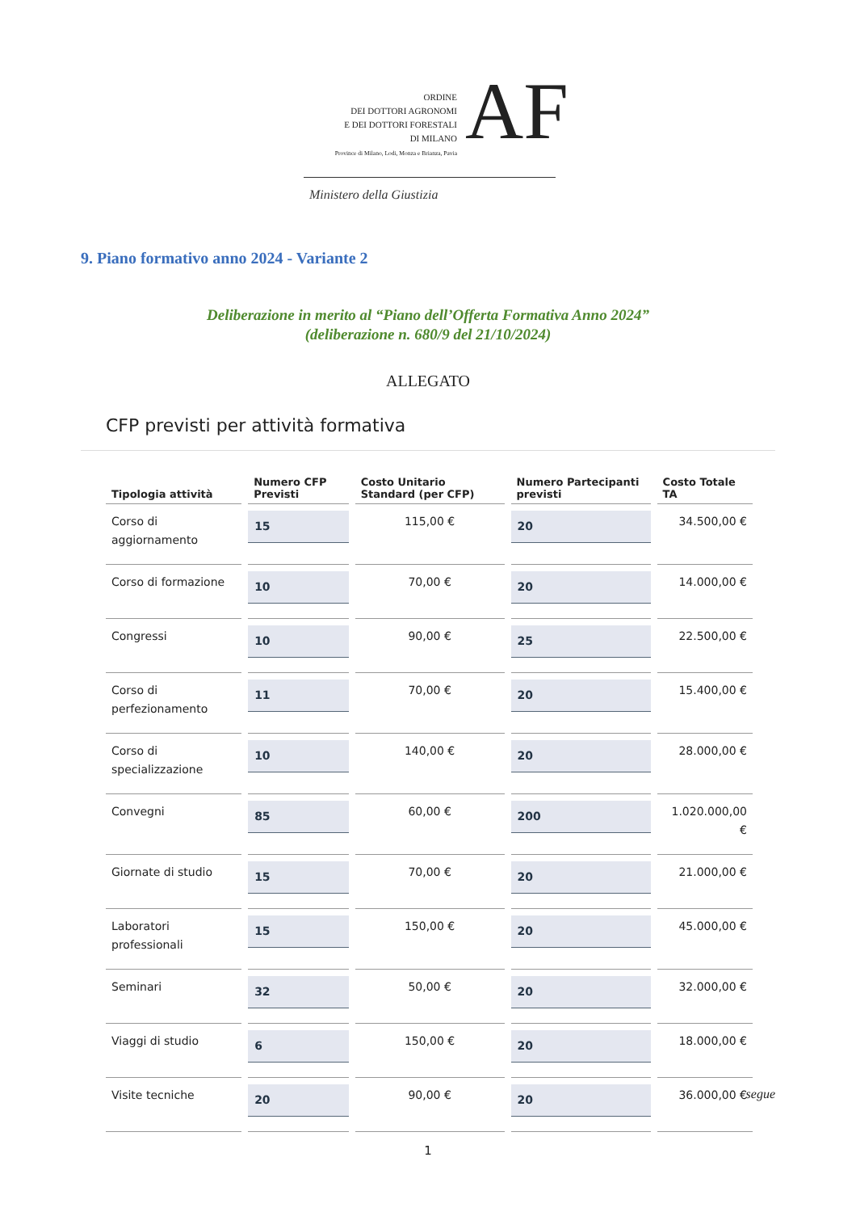ORDINE
DEI DOTTORI AGRONOMI
E DEI DOTTORI FORESTALI
DI MILANO
Province di Milano, Lodi, Monza e Brianza, Pavia
AF
Ministero della Giustizia
9. Piano formativo anno 2024 - Variante 2
Deliberazione in merito al “Piano dell’Offerta Formativa Anno 2024”
(deliberazione n. 680/9 del 21/10/2024)
ALLEGATO
CFP previsti per attività formativa
| Tipologia attività | Numero CFP Previsti | Costo Unitario Standard (per CFP) | Numero Partecipanti previsti | Costo Totale TA |
| --- | --- | --- | --- | --- |
| Corso di aggiornamento | 15 | 115,00 € | 20 | 34.500,00 € |
| Corso di formazione | 10 | 70,00 € | 20 | 14.000,00 € |
| Congressi | 10 | 90,00 € | 25 | 22.500,00 € |
| Corso di perfezionamento | 11 | 70,00 € | 20 | 15.400,00 € |
| Corso di specializzazione | 10 | 140,00 € | 20 | 28.000,00 € |
| Convegni | 85 | 60,00 € | 200 | 1.020.000,00 € |
| Giornate di studio | 15 | 70,00 € | 20 | 21.000,00 € |
| Laboratori professionali | 15 | 150,00 € | 20 | 45.000,00 € |
| Seminari | 32 | 50,00 € | 20 | 32.000,00 € |
| Viaggi di studio | 6 | 150,00 € | 20 | 18.000,00 € |
| Visite tecniche | 20 | 90,00 € | 20 | 36.000,00 € |
segue
1